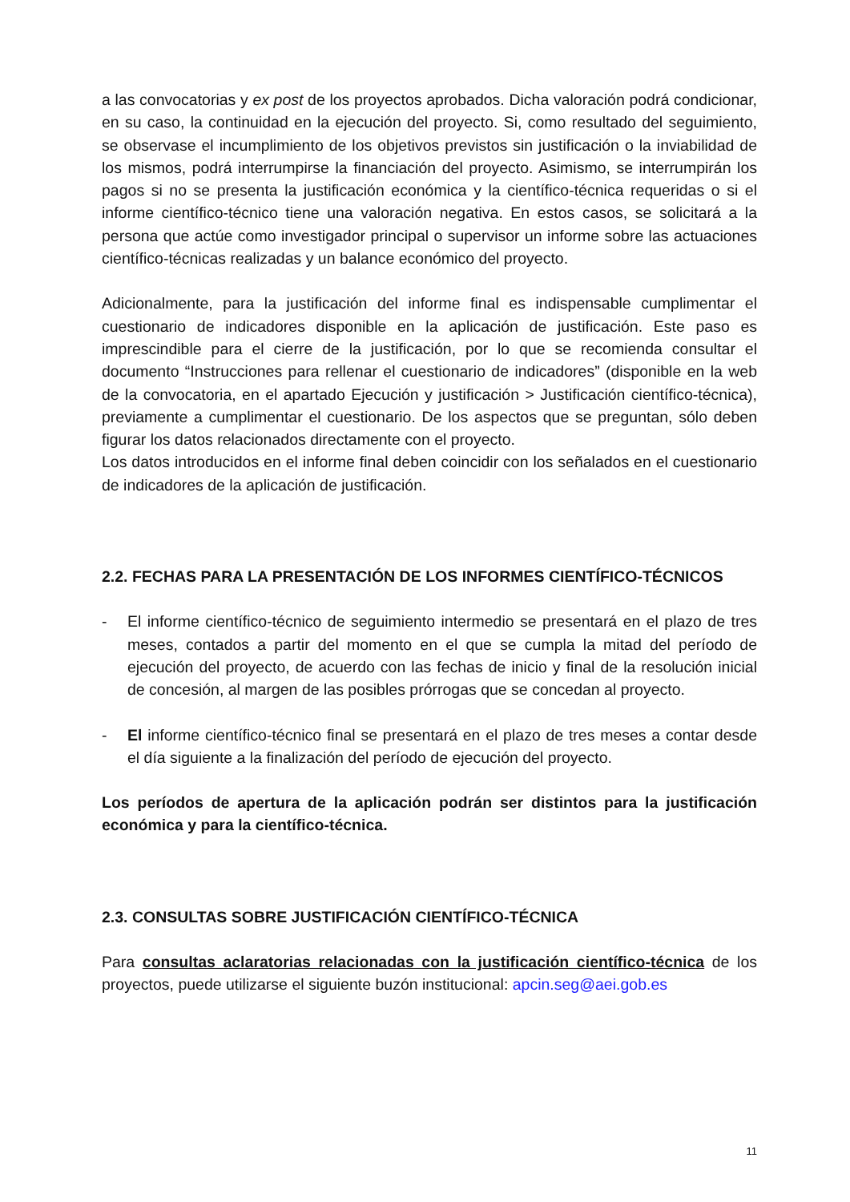a las convocatorias y ex post de los proyectos aprobados. Dicha valoración podrá condicionar, en su caso, la continuidad en la ejecución del proyecto. Si, como resultado del seguimiento, se observase el incumplimiento de los objetivos previstos sin justificación o la inviabilidad de los mismos, podrá interrumpirse la financiación del proyecto. Asimismo, se interrumpirán los pagos si no se presenta la justificación económica y la científico-técnica requeridas o si el informe científico-técnico tiene una valoración negativa. En estos casos, se solicitará a la persona que actúe como investigador principal o supervisor un informe sobre las actuaciones científico-técnicas realizadas y un balance económico del proyecto.
Adicionalmente, para la justificación del informe final es indispensable cumplimentar el cuestionario de indicadores disponible en la aplicación de justificación. Este paso es imprescindible para el cierre de la justificación, por lo que se recomienda consultar el documento “Instrucciones para rellenar el cuestionario de indicadores” (disponible en la web de la convocatoria, en el apartado Ejecución y justificación > Justificación científico-técnica), previamente a cumplimentar el cuestionario. De los aspectos que se preguntan, sólo deben figurar los datos relacionados directamente con el proyecto.
Los datos introducidos en el informe final deben coincidir con los señalados en el cuestionario de indicadores de la aplicación de justificación.
2.2. FECHAS PARA LA PRESENTACIÓN DE LOS INFORMES CIENTÍFICO-TÉCNICOS
- El informe científico-técnico de seguimiento intermedio se presentará en el plazo de tres meses, contados a partir del momento en el que se cumpla la mitad del período de ejecución del proyecto, de acuerdo con las fechas de inicio y final de la resolución inicial de concesión, al margen de las posibles prórrogas que se concedan al proyecto.
- El informe científico-técnico final se presentará en el plazo de tres meses a contar desde el día siguiente a la finalización del período de ejecución del proyecto.
Los períodos de apertura de la aplicación podrán ser distintos para la justificación económica y para la científico-técnica.
2.3. CONSULTAS SOBRE JUSTIFICACIÓN CIENTÍFICO-TÉCNICA
Para consultas aclaratorias relacionadas con la justificación científico-técnica de los proyectos, puede utilizarse el siguiente buzón institucional: apcin.seg@aei.gob.es
11